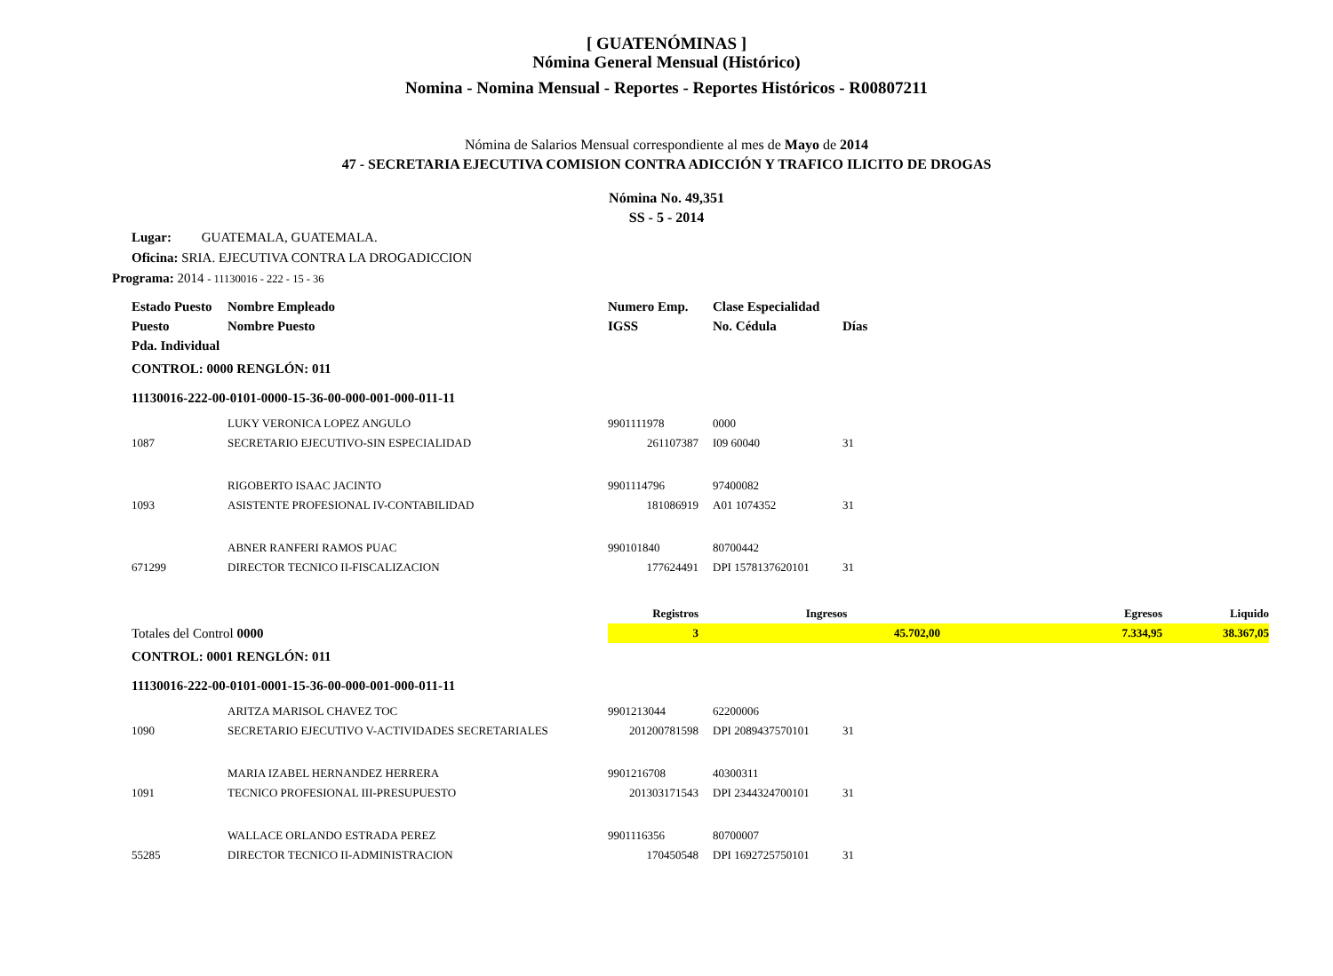[ GUATENÓMINAS ]
Nómina General Mensual (Histórico)
Nomina - Nomina Mensual - Reportes - Reportes Históricos - R00807211
Nómina de Salarios Mensual correspondiente al mes de Mayo de 2014
47 - SECRETARIA EJECUTIVA COMISION CONTRA ADICCIÓN Y TRAFICO ILICITO DE DROGAS
Nómina No. 49,351
SS - 5 - 2014
Lugar: GUATEMALA, GUATEMALA.
Oficina: SRIA. EJECUTIVA CONTRA LA DROGADICCION
Programa: 2014 - 11130016 - 222 - 15 - 36
| Estado Puesto | Nombre Empleado | Numero Emp. | | Clase Especialidad | | | |
| Puesto | Nombre Puesto | IGSS | | No. Cédula | Días | | |
| Pda. Individual | | | | | | | |
| CONTROL: 0000 RENGLÓN: 011 | | | | | | | |
| 11130016-222-00-0101-0000-15-36-00-000-001-000-011-11 | | | | | | | |
| | LUKY VERONICA LOPEZ ANGULO | 9901111978 | | 0000 | | | |
| 1087 | SECRETARIO EJECUTIVO-SIN ESPECIALIDAD | 261107387 | | I09 60040 | 31 | | |
| | RIGOBERTO ISAAC JACINTO | 9901114796 | | 97400082 | | | |
| 1093 | ASISTENTE PROFESIONAL IV-CONTABILIDAD | 181086919 | | A01 1074352 | 31 | | |
| | ABNER RANFERI RAMOS PUAC | 990101840 | | 80700442 | | | |
| 671299 | DIRECTOR TECNICO II-FISCALIZACION | 177624491 | | DPI 1578137620101 | 31 | | |
| | | Registros | | Ingresos | | Egresos | Liquido |
| Totales del Control 0000 | | 3 | | 45.702,00 | | 7.334,95 | 38.367,05 |
| CONTROL: 0001 RENGLÓN: 011 | | | | | | | |
| 11130016-222-00-0101-0001-15-36-00-000-001-000-011-11 | | | | | | | |
| | ARITZA MARISOL CHAVEZ TOC | 9901213044 | | 62200006 | | | |
| 1090 | SECRETARIO EJECUTIVO V-ACTIVIDADES SECRETARIALES | 201200781598 | | DPI 2089437570101 | 31 | | |
| | MARIA IZABEL HERNANDEZ HERRERA | 9901216708 | | 40300311 | | | |
| 1091 | TECNICO PROFESIONAL III-PRESUPUESTO | 201303171543 | | DPI 2344324700101 | 31 | | |
| | WALLACE ORLANDO ESTRADA PEREZ | 9901116356 | | 80700007 | | | |
| 55285 | DIRECTOR TECNICO II-ADMINISTRACION | 170450548 | | DPI 1692725750101 | 31 | | |